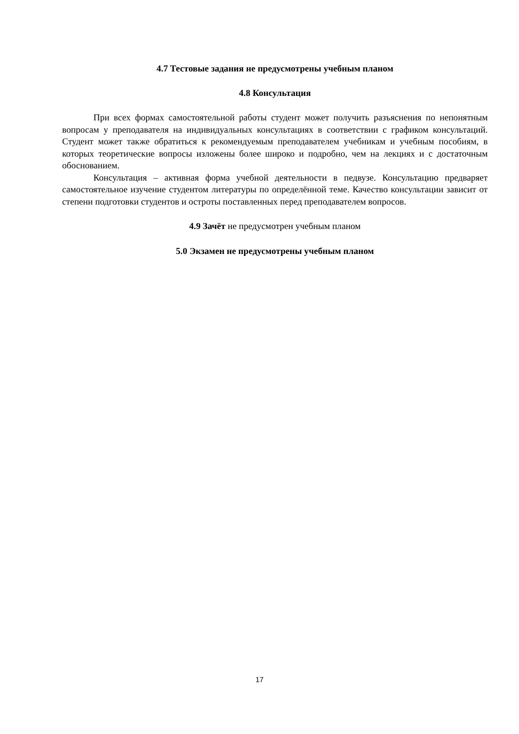4.7 Тестовые задания не предусмотрены учебным планом
4.8 Консультация
При всех формах самостоятельной работы студент может получить разъяснения по непонятным вопросам у преподавателя на индивидуальных консультациях в соответствии с графиком консультаций. Студент может также обратиться к рекомендуемым преподавателем учебникам и учебным пособиям, в которых теоретические вопросы изложены более широко и подробно, чем на лекциях и с достаточным обоснованием.
Консультация – активная форма учебной деятельности в педвузе. Консультацию предваряет самостоятельное изучение студентом литературы по определённой теме. Качество консультации зависит от степени подготовки студентов и остроты поставленных перед преподавателем вопросов.
4.9 Зачёт не предусмотрен учебным планом
5.0 Экзамен не предусмотрены учебным планом
17